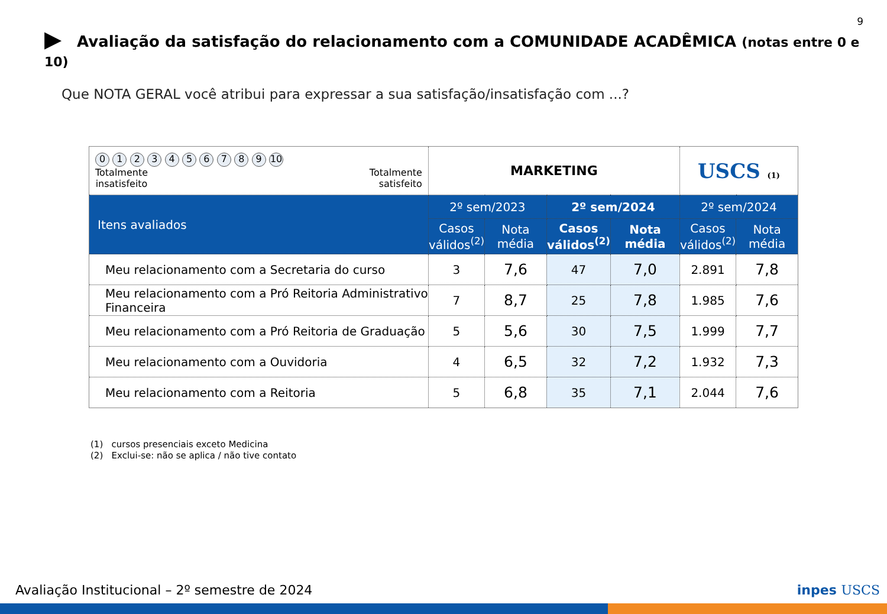9
▶ Avaliação da satisfação do relacionamento com a COMUNIDADE ACADÊMICA (notas entre 0 e 10)
Que NOTA GERAL você atribui para expressar a sua satisfação/insatisfação com ...?
| 0 1 2 3 4 5 6 7 8 9 10 Totalmente insatisfeito Totalmente satisfeito | MARKETING | | | | USCS (1) | |
| Itens avaliados | 2º sem/2023 | | 2º sem/2024 | | 2º sem/2024 | |
| | Casos válidos<sup>(2)</sup> | Nota média | Casos válidos<sup>(2)</sup> | Nota média | Casos válidos<sup>(2)</sup> | Nota média |
| Meu relacionamento com a Secretaria do curso | 3 | 7,6 | 47 | 7,0 | 2.891 | 7,8 |
| Meu relacionamento com a Pró Reitoria Administrativo Financeira | 7 | 8,7 | 25 | 7,8 | 1.985 | 7,6 |
| Meu relacionamento com a Pró Reitoria de Graduação | 5 | 5,6 | 30 | 7,5 | 1.999 | 7,7 |
| Meu relacionamento com a Ouvidoria | 4 | 6,5 | 32 | 7,2 | 1.932 | 7,3 |
| Meu relacionamento com a Reitoria | 5 | 6,8 | 35 | 7,1 | 2.044 | 7,6 |
(1) cursos presenciais exceto Medicina
(2) Exclui-se: não se aplica / não tive contato
Avaliação Institucional – 2º semestre de 2024
inpes USCS